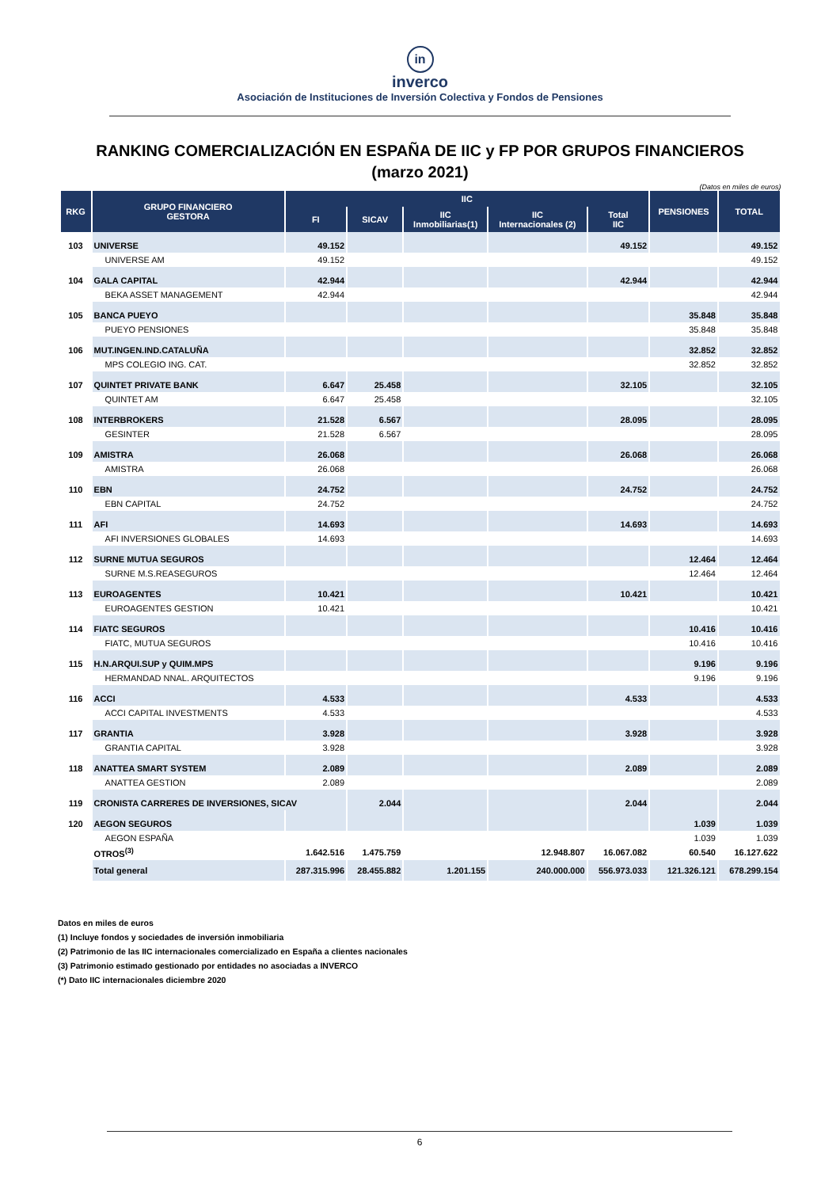in
inverco
Asociación de Instituciones de Inversión Colectiva y Fondos de Pensiones
RANKING COMERCIALIZACIÓN EN ESPAÑA DE IIC y FP POR GRUPOS FINANCIEROS
(marzo 2021)
(Datos en miles de euros)
| RKG | GRUPO FINANCIERO GESTORA | IIC | | | | | PENSIONES | TOTAL |
| --- | --- | --- | --- | --- | --- | --- | --- | --- |
| | | FI | SICAV | IIC Inmobiliarias(1) | IIC Internacionales (2) | Total IIC | | |
| 103 | UNIVERSE | 49.152 | | | | 49.152 | | 49.152 |
| | UNIVERSE AM | 49.152 | | | | | | 49.152 |
| 104 | GALA CAPITAL | 42.944 | | | | 42.944 | | 42.944 |
| | BEKA ASSET MANAGEMENT | 42.944 | | | | | | 42.944 |
| 105 | BANCA PUEYO | | | | | | 35.848 | 35.848 |
| | PUEYO PENSIONES | | | | | | 35.848 | 35.848 |
| 106 | MUT.INGEN.IND.CATALUÑA | | | | | | 32.852 | 32.852 |
| | MPS COLEGIO ING. CAT. | | | | | | 32.852 | 32.852 |
| 107 | QUINTET PRIVATE BANK | 6.647 | 25.458 | | | 32.105 | | 32.105 |
| | QUINTET AM | 6.647 | 25.458 | | | | | 32.105 |
| 108 | INTERBROKERS | 21.528 | 6.567 | | | 28.095 | | 28.095 |
| | GESINTER | 21.528 | 6.567 | | | | | 28.095 |
| 109 | AMISTRA | 26.068 | | | | 26.068 | | 26.068 |
| | AMISTRA | 26.068 | | | | | | 26.068 |
| 110 | EBN | 24.752 | | | | 24.752 | | 24.752 |
| | EBN CAPITAL | 24.752 | | | | | | 24.752 |
| 111 | AFI | 14.693 | | | | 14.693 | | 14.693 |
| | AFI INVERSIONES GLOBALES | 14.693 | | | | | | 14.693 |
| 112 | SURNE MUTUA SEGUROS | | | | | | 12.464 | 12.464 |
| | SURNE M.S.REASEGUROS | | | | | | 12.464 | 12.464 |
| 113 | EUROAGENTES | 10.421 | | | | 10.421 | | 10.421 |
| | EUROAGENTES GESTION | 10.421 | | | | | | 10.421 |
| 114 | FIATC SEGUROS | | | | | | 10.416 | 10.416 |
| | FIATC, MUTUA SEGUROS | | | | | | 10.416 | 10.416 |
| 115 | H.N.ARQUI.SUP y QUIM.MPS | | | | | | 9.196 | 9.196 |
| | HERMANDAD NNAL. ARQUITECTOS | | | | | | 9.196 | 9.196 |
| 116 | ACCI | 4.533 | | | | 4.533 | | 4.533 |
| | ACCI CAPITAL INVESTMENTS | 4.533 | | | | | | 4.533 |
| 117 | GRANTIA | 3.928 | | | | 3.928 | | 3.928 |
| | GRANTIA CAPITAL | 3.928 | | | | | | 3.928 |
| 118 | ANATTEA SMART SYSTEM | 2.089 | | | | 2.089 | | 2.089 |
| | ANATTEA GESTION | 2.089 | | | | | | 2.089 |
| 119 | CRONISTA CARRERES DE INVERSIONES, SICAV | | 2.044 | | | 2.044 | | 2.044 |
| 120 | AEGON SEGUROS | | | | | | 1.039 | 1.039 |
| | AEGON ESPAÑA | | | | | | 1.039 | 1.039 |
| | OTROS<sup>(3)</sup> | 1.642.516 | 1.475.759 | | 12.948.807 | 16.067.082 | 60.540 | 16.127.622 |
| | Total general | 287.315.996 | 28.455.882 | 1.201.155 | 240.000.000 | 556.973.033 | 121.326.121 | 678.299.154 |
Datos en miles de euros
(1) Incluye fondos y sociedades de inversión inmobiliaria
(2) Patrimonio de las IIC internacionales comercializado en España a clientes nacionales
(3) Patrimonio estimado gestionado por entidades no asociadas a INVERCO
(*) Dato IIC internacionales diciembre 2020
6